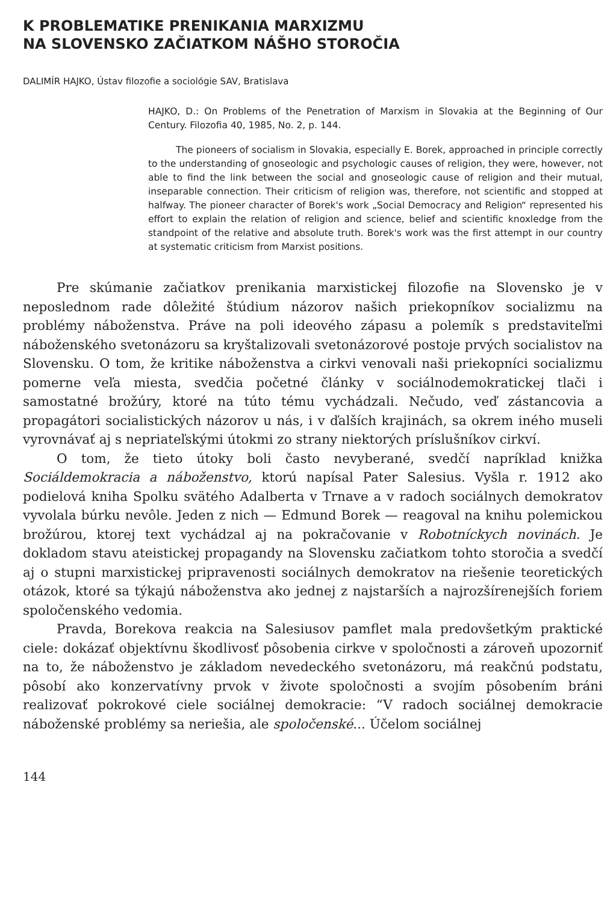K PROBLEMATIKE PRENIKANIA MARXIZMU
NA SLOVENSKO ZAČIATKOM NÁŠHO STOROČIA
DALIMÍR HAJKO, Ústav filozofie a sociológie SAV, Bratislava
HAJKO, D.: On Problems of the Penetration of Marxism in Slovakia at the Beginning of Our Century. Filozofia 40, 1985, No. 2, p. 144.
The pioneers of socialism in Slovakia, especially E. Borek, approached in principle correctly to the understanding of gnoseologic and psychologic causes of religion, they were, however, not able to find the link between the social and gnoseologic cause of religion and their mutual, inseparable connection. Their criticism of religion was, therefore, not scientific and stopped at halfway. The pioneer character of Borek's work „Social Democracy and Religion“ represented his effort to explain the relation of religion and science, belief and scientific knoxledge from the standpoint of the relative and absolute truth. Borek's work was the first attempt in our country at systematic criticism from Marxist positions.
Pre skúmanie začiatkov prenikania marxistickej filozofie na Slovensko je v neposlednom rade dôležité štúdium názorov našich priekopníkov socializmu na problémy náboženstva. Práve na poli ideového zápasu a polemík s predstaviteľmi náboženského svetonázoru sa kryštalizovali svetonázorové postoje prvých socialistov na Slovensku. O tom, že kritike náboženstva a cirkvi venovali naši priekopníci socializmu pomerne veľa miesta, svedčia početné články v sociálnodemokratickej tlači i samostatné brožúry, ktoré na túto tému vychádzali. Nečudo, veď zástancovia a propagátori socialistických názorov u nás, i v ďalších krajinách, sa okrem iného museli vyrovnávať aj s nepriateľskými útokmi zo strany niektorých príslušníkov cirkví.
O tom, že tieto útoky boli často nevyberané, svedčí napríklad knižka Sociáldemokracia a náboženstvo, ktorú napísal Pater Salesius. Vyšla r. 1912 ako podielová kniha Spolku svätého Adalberta v Trnave a v radoch sociálnych demokratov vyvolala búrku nevôle. Jeden z nich — Edmund Borek — reagoval na knihu polemickou brožúrou, ktorej text vychádzal aj na pokračovanie v Robotníckych novinách. Je dokladom stavu ateistickej propagandy na Slovensku začiatkom tohto storočia a svedčí aj o stupni marxistickej pripravenosti sociálnych demokratov na riešenie teoretických otázok, ktoré sa týkajú náboženstva ako jednej z najstarších a najrozšírenejších foriem spoločenského vedomia.
Pravda, Borekova reakcia na Salesiusov pamflet mala predovšetkým praktické ciele: dokázať objektívnu škodlivosť pôsobenia cirkve v spoločnosti a zároveň upozorniť na to, že náboženstvo je základom nevedeckého svetonázoru, má reakčnú podstatu, pôsobí ako konzervatívny prvok v živote spoločnosti a svojím pôsobením bráni realizovať pokrokové ciele sociálnej demokracie: “V radoch sociálnej demokracie náboženské problémy sa neriešia, ale spoločenské... Účelom sociálnej
144